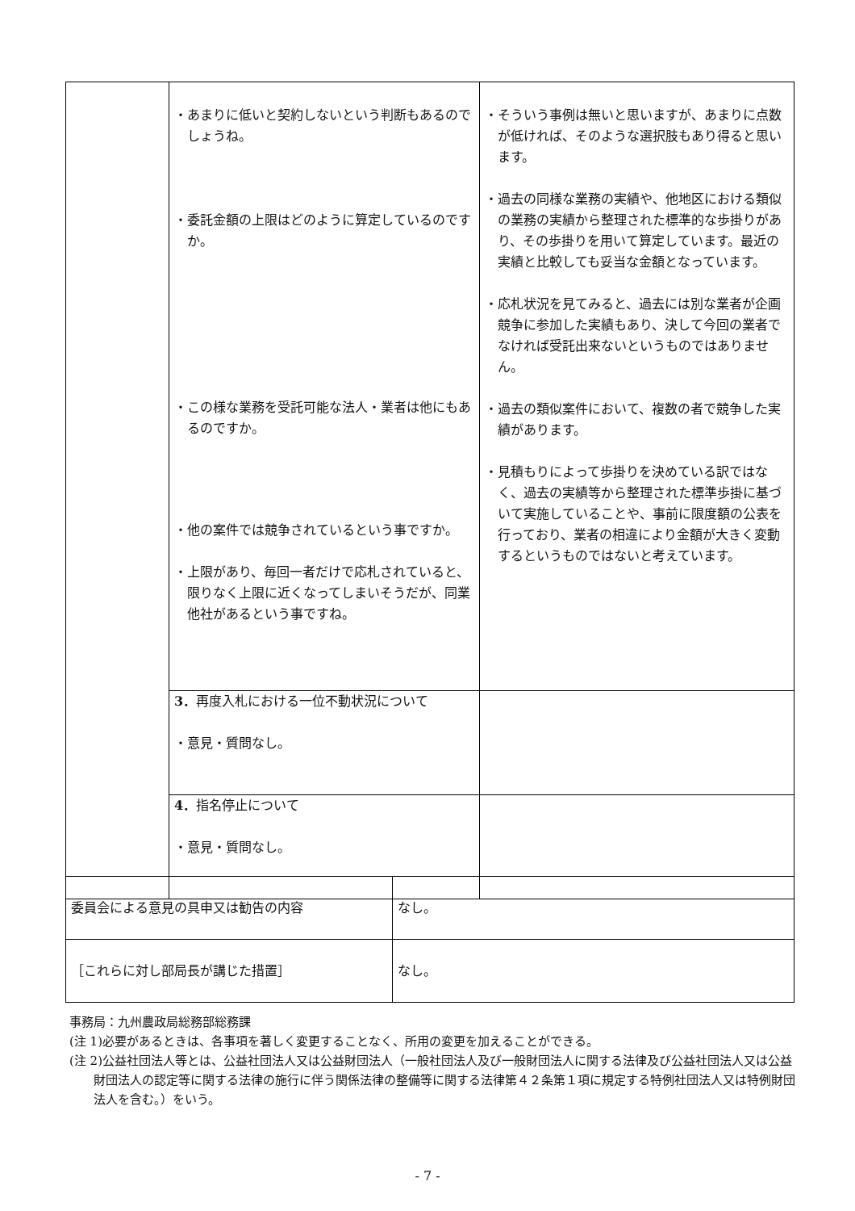| | ・あまりに低いと契約しないという判断もあるのでしょうね。 ・委託金額の上限はどのように算定しているのですか。 ・この様な業務を受託可能な法人・業者は他にもあるのですか。 ・他の案件では競争されているという事ですか。 ・上限があり、毎回一者だけで応札されていると、限りなく上限に近くなってしまいそうだが、同業他社があるという事ですね。 | ・そういう事例は無いと思いますが、あまりに点数が低ければ、そのような選択肢もあり得ると思います。 ・過去の同様な業務の実績や、他地区における類似の業務の実績から整理された標準的な歩掛りがあり、その歩掛りを用いて算定しています。最近の実績と比較しても妥当な金額となっています。 ・応札状況を見てみると、過去には別な業者が企画競争に参加した実績もあり、決して今回の業者でなければ受託出来ないというものではありません。 ・過去の類似案件において、複数の者で競争した実績があります。 ・見積もりによって歩掛りを決めている訳ではなく、過去の実績等から整理された標準歩掛に基づいて実施していることや、事前に限度額の公表を行っており、業者の相違により金額が大きく変動するというものではないと考えています。 |
| | 3． 再度入札における一位不動状況について ・意見・質問なし。 | |
| | 4． 指名停止について ・意見・質問なし。 | |
| 委員会による意見の具申又は勧告の内容 | なし。 |
| ［これらに対し部局長が講じた措置］ | なし。 |
事務局：九州農政局総務部総務課
(注 1)必要があるときは、各事項を著しく変更することなく、所用の変更を加えることができる。
(注 2)公益社団法人等とは、公益社団法人又は公益財団法人（一般社団法人及び一般財団法人に関する法律及び公益社団法人又は公益財団法人の認定等に関する法律の施行に伴う関係法律の整備等に関する法律第４２条第１項に規定する特例社団法人又は特例財団法人を含む。）をいう。
- 7 -